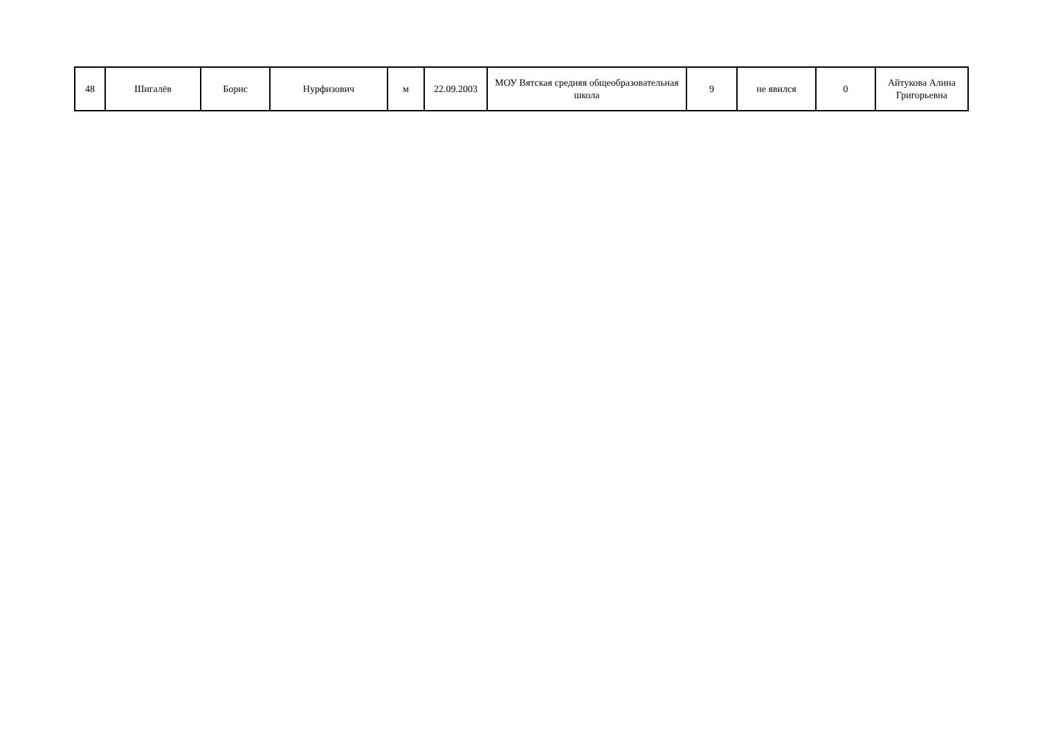| 48 | Шигалёв | Борис | Нурфизович | м | 22.09.2003 | МОУ Вятская средняя общеобразовательная школа | 9 | не явился | 0 | Айтукова Алина Григорьевна |